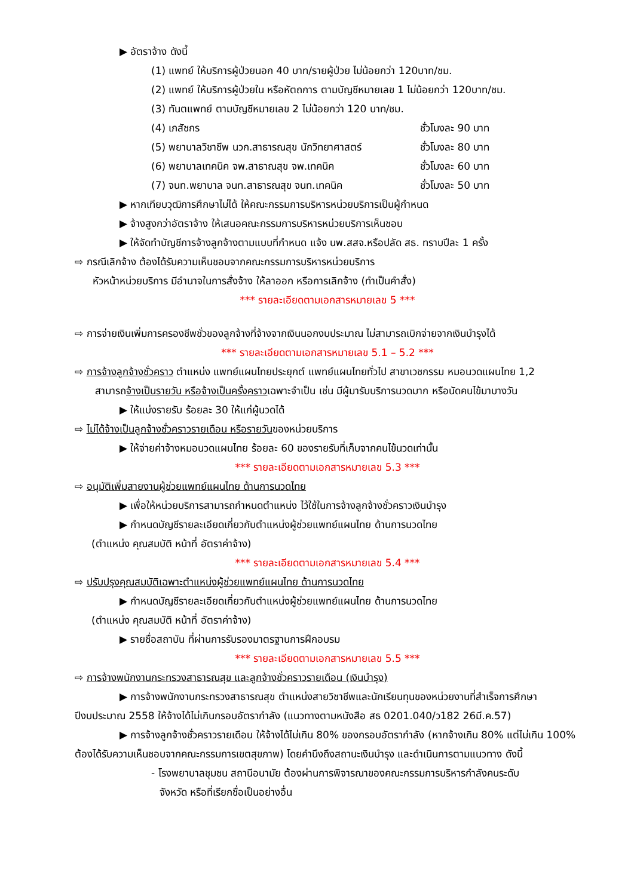▶ อัตราจ้าง ดังนี้
(1) แพทย์ ให้บริการผู้ป่วยนอก 40 บาท/รายผู้ป่วย ไม่น้อยกว่า 120บาท/ชม.
(2) แพทย์ ให้บริการผู้ป่วยใน หรือหัตถการ ตามบัญชีหมายเลข 1 ไม่น้อยกว่า 120บาท/ชม.
(3) ทันตแพทย์ ตามบัญชีหมายเลข 2 ไม่น้อยกว่า 120 บาท/ชม.
(4) เภสัชกร ชั่วโมงละ 90 บาท
(5) พยาบาลวิชาชีพ นวก.สาธารณสุข นักวิทยาศาสตร์ ชั่วโมงละ 80 บาท
(6) พยาบาลเทคนิค จพ.สาธาณสุข จพ.เทคนิค ชั่วโมงละ 60 บาท
(7) จนท.พยาบาล จนท.สาธารณสุข จนท.เทคนิค ชั่วโมงละ 50 บาท
▶ หากเทียบวุฒิการศึกษาไม่ได้ ให้คณะกรรมการบริหารหน่วยบริการเป็นผู้กำหนด
▶ จ้างสูงกว่าอัตราจ้าง ให้เสนอคณะกรรมการบริหารหน่วยบริการเห็นชอบ
▶ ให้จัดทำบัญชีการจ้างลูกจ้างตามแบบที่กำหนด แจ้ง นพ.สสจ.หรือปลัด สธ. ทราบปีละ 1 ครั้ง
⇨ กรณีเลิกจ้าง ต้องได้รับความเห็นชอบจากคณะกรรมการบริหารหน่วยบริการ
หัวหน้าหน่วยบริการ มีอำนาจในการสั่งจ้าง ให้ลาออก หรือการเลิกจ้าง (ทำเป็นคำสั่ง)
*** รายละเอียดตามเอกสารหมายเลข 5 ***
⇨ การจ่ายเงินเพิ่มการครองชีพชั่วของลูกจ้างที่จ้างจากเงินนอกงบประมาณ ไม่สามารถเบิกจ่ายจากเงินบำรุงได้
*** รายละเอียดตามเอกสารหมายเลข 5.1 – 5.2 ***
⇨ การจ้างลูกจ้างชั่วคราว ตำแหน่ง แพทย์แผนไทยประยุกต์ แพทย์แผนไทยทั่วไป สาขาเวชกรรม หมอนวดแผนไทย 1,2
สามารถจ้างเป็นรายวัน หรือจ้างเป็นครั้งคราวเฉพาะจำเป็น เช่น มีผู้มารับบริการนวดมาก หรือนัดคนไข้มาบางวัน
▶ ให้แบ่งรายรับ ร้อยละ 30 ให้แก่ผู้นวดได้
⇨ ไม่ได้จ้างเป็นลูกจ้างชั่วคราวรายเดือน หรือรายวันของหน่วยบริการ
▶ ให้จ่ายค่าจ้างหมอนวดแผนไทย ร้อยละ 60 ของรายรับที่เก็บจากคนไข้นวดเท่านั้น
*** รายละเอียดตามเอกสารหมายเลข 5.3 ***
⇨ อนุมัติเพิ่มสายงานผู้ช่วยแพทย์แผนไทย ด้านการนวดไทย
▶ เพื่อให้หน่วยบริการสามารถกำหนดตำแหน่ง ไว้ใช้ในการจ้างลูกจ้างชั่วคราวเงินบำรุง
▶ กำหนดบัญชีรายละเอียดเกี่ยวกับตำแหน่งผู้ช่วยแพทย์แผนไทย ด้านการนวดไทย
(ตำแหน่ง คุณสมบัติ หน้าที่ อัตราค่าจ้าง)
*** รายละเอียดตามเอกสารหมายเลข 5.4 ***
⇨ ปรับปรุงคุณสมบัติเฉพาะตำแหน่งผู้ช่วยแพทย์แผนไทย ด้านการนวดไทย
▶ กำหนดบัญชีรายละเอียดเกี่ยวกับตำแหน่งผู้ช่วยแพทย์แผนไทย ด้านการนวดไทย
(ตำแหน่ง คุณสมบัติ หน้าที่ อัตราค่าจ้าง)
▶ รายชื่อสถาบัน ที่ผ่านการรับรองมาตรฐานการฝึกอบรม
*** รายละเอียดตามเอกสารหมายเลข 5.5 ***
⇨ การจ้างพนักงานกระทรวงสาธารณสุข และลูกจ้างชั่วคราวรายเดือน (เงินบำรุง)
▶ การจ้างพนักงานกระทรวงสาธารณสุข ตำแหน่งสายวิชาชีพและนักเรียนทุนของหน่วยงานที่สำเร็จการศึกษาปีงบประมาณ 2558 ให้จ้างได้ไม่เกินกรอบอัตรากำลัง (แนวทางตามหนังสือ สธ 0201.040/ว182 26มี.ค.57)
▶ การจ้างลูกจ้างชั่วคราวรายเดือน ให้จ้างได้ไม่เกิน 80% ของกรอบอัตรากำลัง (หากจ้างเกิน 80% แต่ไม่เกิน 100% ต้องได้รับความเห็นชอบจากคณะกรรมการเขตสุขภาพ) โดยคำนึงถึงสถานะเงินบำรุง และดำเนินการตามแนวทาง ดังนี้
- โรงพยาบาลชุมชน สถานีอนามัย ต้องผ่านการพิจารณาของคณะกรรมการบริหารกำลังคนระดับ
จังหวัด หรือที่เรียกชื่อเป็นอย่างอื่น